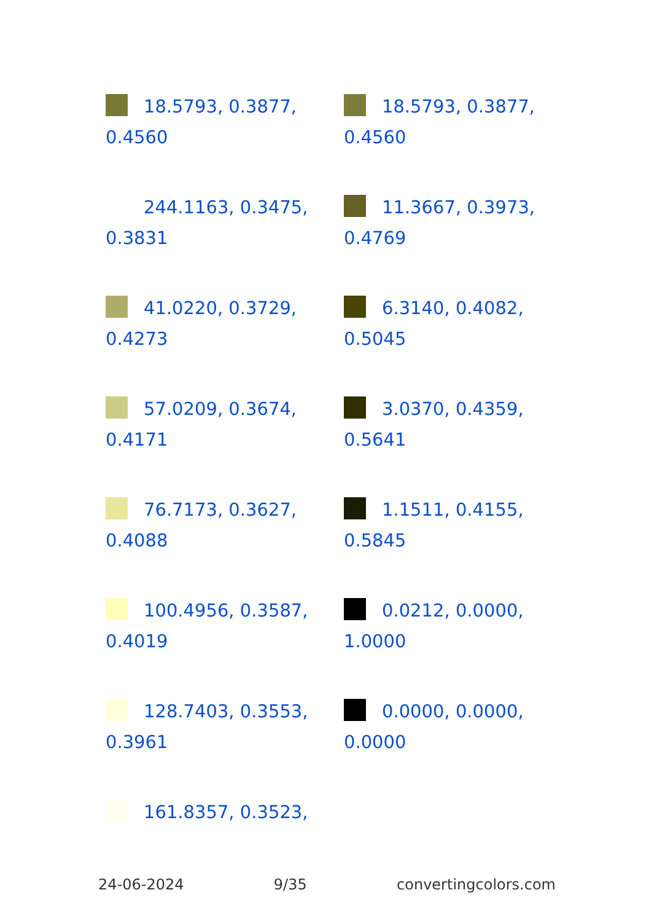18.5793, 0.3877, 0.4560
18.5793, 0.3877, 0.4560
244.1163, 0.3475, 0.3831
11.3667, 0.3973, 0.4769
41.0220, 0.3729, 0.4273
6.3140, 0.4082, 0.5045
57.0209, 0.3674, 0.4171
3.0370, 0.4359, 0.5641
76.7173, 0.3627, 0.4088
1.1511, 0.4155, 0.5845
100.4956, 0.3587, 0.4019
0.0212, 0.0000, 1.0000
128.7403, 0.3553, 0.3961
0.0000, 0.0000, 0.0000
161.8357, 0.3523,
24-06-2024 9/35 convertingcolors.com